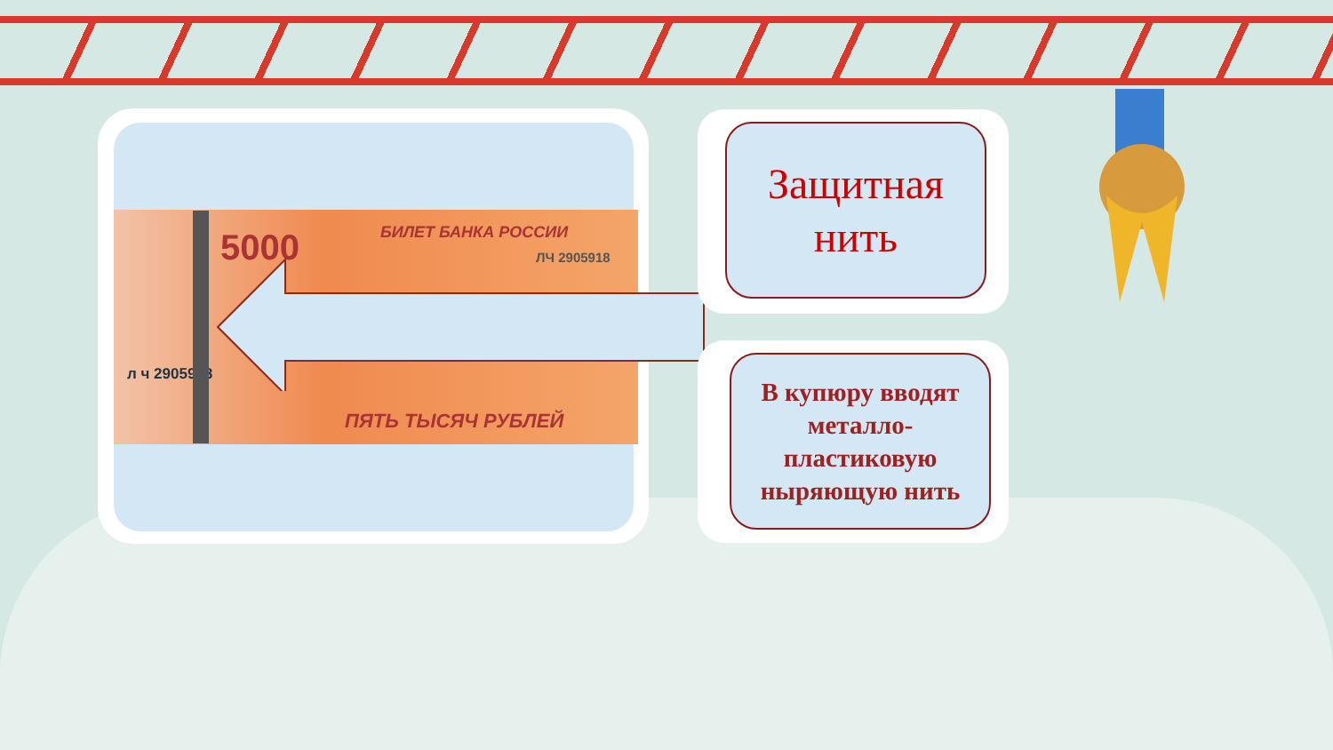5000 БИЛЕТ БАНКА РОССИИ
ЛЧ 2905918
л ч 2905918
ПЯТЬ ТЫСЯЧ РУБЛЕЙ
Защитная
нить
В купюру вводят металло-пластиковую ныряющую нить